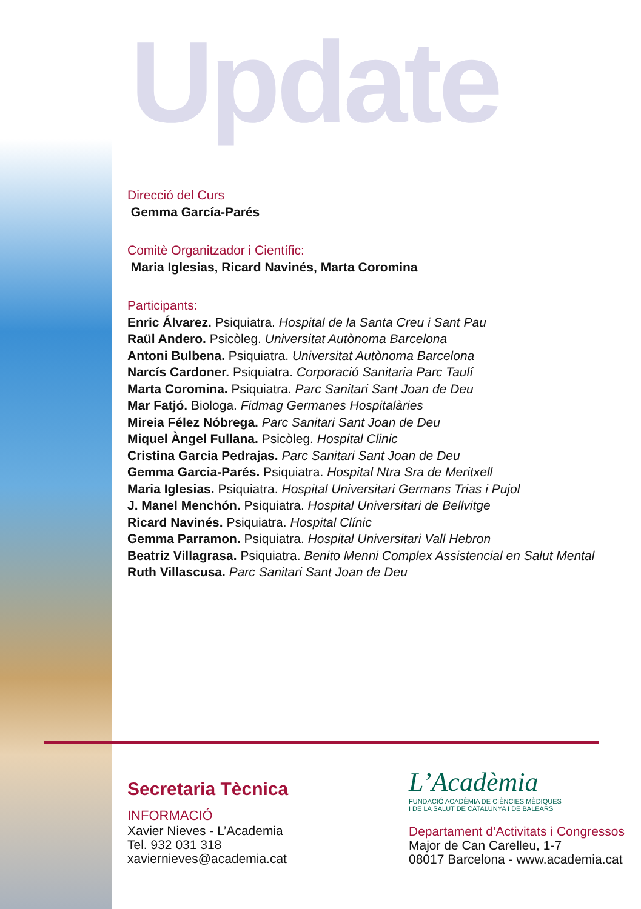Update
Direcció del Curs
Gemma García-Parés
Comitè Organitzador i Científic:
Maria Iglesias, Ricard Navinés, Marta Coromina
Participants:
Enric Álvarez. Psiquiatra. Hospital de la Santa Creu i Sant Pau
Raül Andero. Psicòleg. Universitat Autònoma Barcelona
Antoni Bulbena. Psiquiatra. Universitat Autònoma Barcelona
Narcís Cardoner. Psiquiatra. Corporació Sanitaria Parc Taulí
Marta Coromina. Psiquiatra. Parc Sanitari Sant Joan de Deu
Mar Fatjó. Biologa. Fidmag Germanes Hospitalàries
Mireia Félez Nóbrega. Parc Sanitari Sant Joan de Deu
Miquel Àngel Fullana. Psicòleg. Hospital Clinic
Cristina Garcia Pedrajas. Parc Sanitari Sant Joan de Deu
Gemma Garcia-Parés. Psiquiatra. Hospital Ntra Sra de Meritxell
Maria Iglesias. Psiquiatra. Hospital Universitari Germans Trias i Pujol
J. Manel Menchón. Psiquiatra. Hospital Universitari de Bellvitge
Ricard Navinés. Psiquiatra. Hospital Clínic
Gemma Parramon. Psiquiatra. Hospital Universitari Vall Hebron
Beatriz Villagrasa. Psiquiatra. Benito Menni Complex Assistencial en Salut Mental
Ruth Villascusa. Parc Sanitari Sant Joan de Deu
Secretaria Tècnica
INFORMACIÓ
Xavier Nieves - L’Academia
Tel. 932 031 318
xaviernieves@academia.cat
L’Acadèmia
FUNDACIÓ ACADÈMIA DE CIÈNCIES MÈDIQUES
I DE LA SALUT DE CATALUNYA I DE BALEARS
Departament d’Activitats i Congressos
Major de Can Carelleu, 1-7
08017 Barcelona - www.academia.cat